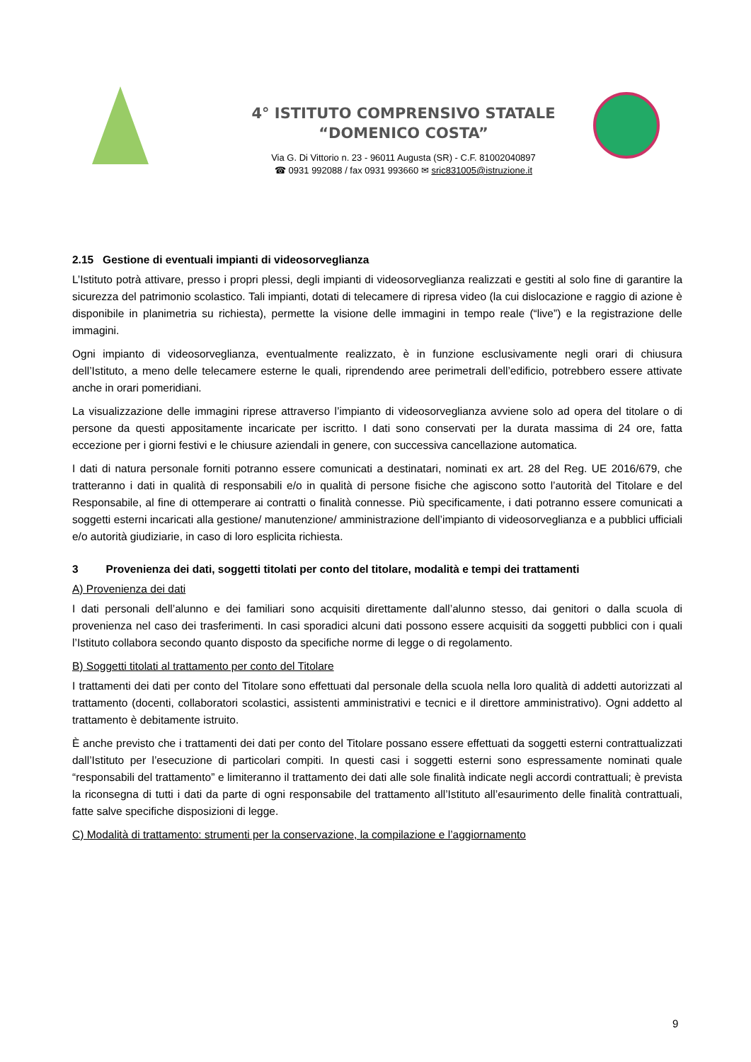4° ISTITUTO COMPRENSIVO STATALE
“DOMENICO COSTA”
Via G. Di Vittorio n. 23 - 96011 Augusta (SR) - C.F. 81002040897
☎ 0931 992088 / fax 0931 993660 ✉ sric831005@istruzione.it
2.15 Gestione di eventuali impianti di videosorveglianza
L’Istituto potrà attivare, presso i propri plessi, degli impianti di videosorveglianza realizzati e gestiti al solo fine di garantire la sicurezza del patrimonio scolastico. Tali impianti, dotati di telecamere di ripresa video (la cui dislocazione e raggio di azione è disponibile in planimetria su richiesta), permette la visione delle immagini in tempo reale (“live”) e la registrazione delle immagini.
Ogni impianto di videosorveglianza, eventualmente realizzato, è in funzione esclusivamente negli orari di chiusura dell’Istituto, a meno delle telecamere esterne le quali, riprendendo aree perimetrali dell’edificio, potrebbero essere attivate anche in orari pomeridiani.
La visualizzazione delle immagini riprese attraverso l’impianto di videosorveglianza avviene solo ad opera del titolare o di persone da questi appositamente incaricate per iscritto. I dati sono conservati per la durata massima di 24 ore, fatta eccezione per i giorni festivi e le chiusure aziendali in genere, con successiva cancellazione automatica.
I dati di natura personale forniti potranno essere comunicati a destinatari, nominati ex art. 28 del Reg. UE 2016/679, che tratteranno i dati in qualità di responsabili e/o in qualità di persone fisiche che agiscono sotto l’autorità del Titolare e del Responsabile, al fine di ottemperare ai contratti o finalità connesse. Più specificamente, i dati potranno essere comunicati a soggetti esterni incaricati alla gestione/ manutenzione/ amministrazione dell’impianto di videosorveglianza e a pubblici ufficiali e/o autorità giudiziarie, in caso di loro esplicita richiesta.
3 Provenienza dei dati, soggetti titolati per conto del titolare, modalità e tempi dei trattamenti
A) Provenienza dei dati
I dati personali dell’alunno e dei familiari sono acquisiti direttamente dall’alunno stesso, dai genitori o dalla scuola di provenienza nel caso dei trasferimenti. In casi sporadici alcuni dati possono essere acquisiti da soggetti pubblici con i quali l’Istituto collabora secondo quanto disposto da specifiche norme di legge o di regolamento.
B) Soggetti titolati al trattamento per conto del Titolare
I trattamenti dei dati per conto del Titolare sono effettuati dal personale della scuola nella loro qualità di addetti autorizzati al trattamento (docenti, collaboratori scolastici, assistenti amministrativi e tecnici e il direttore amministrativo). Ogni addetto al trattamento è debitamente istruito.
È anche previsto che i trattamenti dei dati per conto del Titolare possano essere effettuati da soggetti esterni contrattualizzati dall’Istituto per l’esecuzione di particolari compiti. In questi casi i soggetti esterni sono espressamente nominati quale “responsabili del trattamento” e limiteranno il trattamento dei dati alle sole finalità indicate negli accordi contrattuali; è prevista la riconsegna di tutti i dati da parte di ogni responsabile del trattamento all’Istituto all’esaurimento delle finalità contrattuali, fatte salve specifiche disposizioni di legge.
C) Modalità di trattamento: strumenti per la conservazione, la compilazione e l’aggiornamento
9